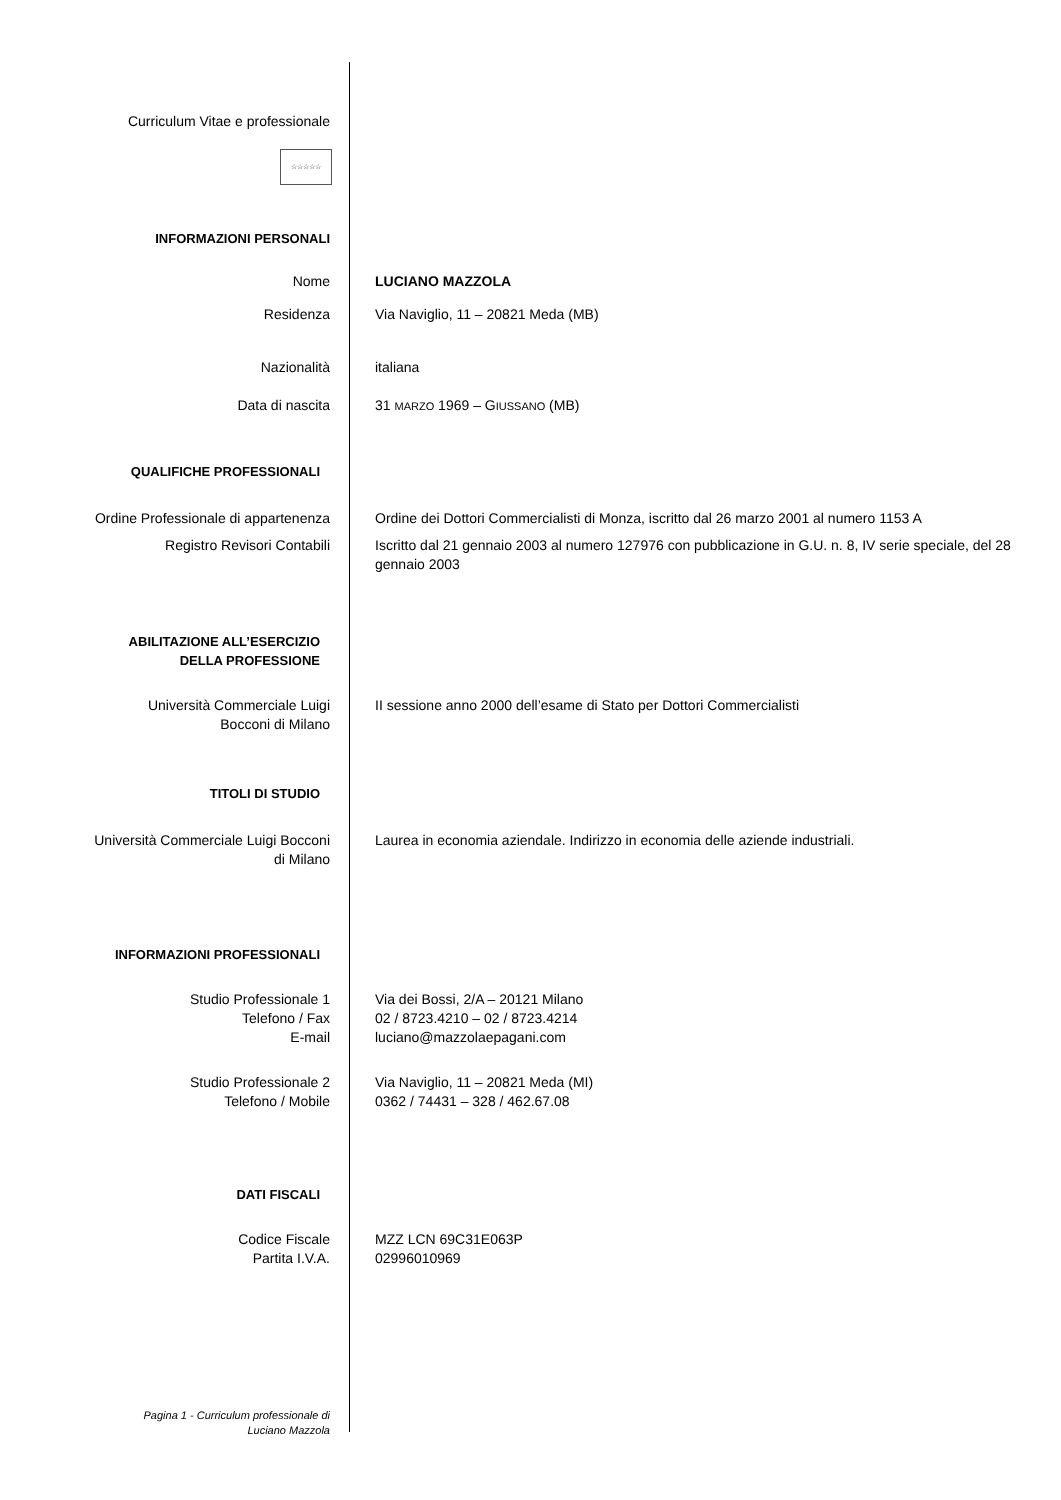Curriculum Vitae e professionale
☆☆☆☆☆
INFORMAZIONI PERSONALI
Nome LUCIANO MAZZOLA
Residenza Via Naviglio, 11 – 20821 Meda (MB)
Nazionalità italiana
Data di nascita 31 MARZO 1969 – GIUSSANO (MB)
QUALIFICHE PROFESSIONALI
Ordine Professionale di appartenenza Ordine dei Dottori Commercialisti di Monza, iscritto dal 26 marzo 2001 al numero 1153 A
Registro Revisori Contabili Iscritto dal 21 gennaio 2003 al numero 127976 con pubblicazione in G.U. n. 8, IV serie speciale, del 28 gennaio 2003
ABILITAZIONE ALL’ESERCIZIO
DELLA PROFESSIONE
Università Commerciale Luigi
Bocconi di Milano
II sessione anno 2000 dell’esame di Stato per Dottori Commercialisti
TITOLI DI STUDIO
Università Commerciale Luigi Bocconi
di Milano
Laurea in economia aziendale. Indirizzo in economia delle aziende industriali.
INFORMAZIONI PROFESSIONALI
Studio Professionale 1
Telefono / Fax
E-mail
Via dei Bossi, 2/A – 20121 Milano
02 / 8723.4210 – 02 / 8723.4214
luciano@mazzolaepagani.com
Studio Professionale 2
Telefono / Mobile
Via Naviglio, 11 – 20821 Meda (MI)
0362 / 74431 – 328 / 462.67.08
DATI FISCALI
Codice Fiscale
Partita I.V.A.
MZZ LCN 69C31E063P
02996010969
Pagina 1 - Curriculum professionale di
Luciano Mazzola